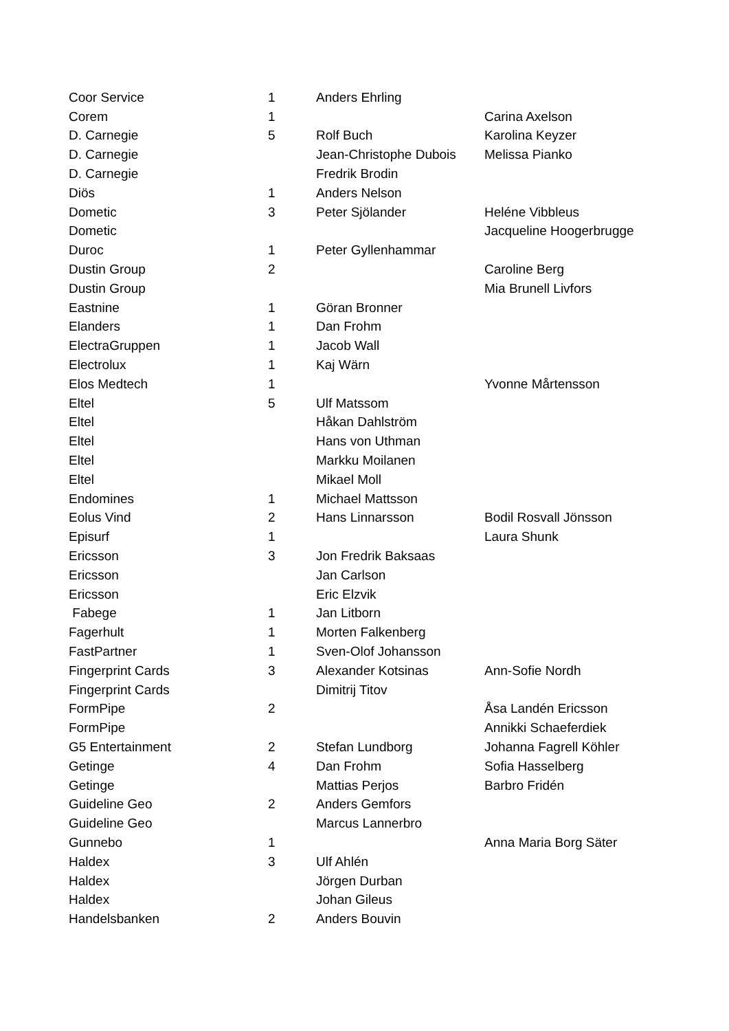| Coor Service | 1 | Anders Ehrling | |
| Corem | 1 | | Carina Axelson |
| D. Carnegie | 5 | Rolf Buch | Karolina Keyzer |
| D. Carnegie | | Jean-Christophe Dubois | Melissa Pianko |
| D. Carnegie | | Fredrik Brodin | |
| Diös | 1 | Anders Nelson | |
| Dometic | 3 | Peter Sjölander | Heléne Vibbleus |
| Dometic | | | Jacqueline Hoogerbrugge |
| Duroc | 1 | Peter Gyllenhammar | |
| Dustin Group | 2 | | Caroline Berg |
| Dustin Group | | | Mia Brunell Livfors |
| Eastnine | 1 | Göran Bronner | |
| Elanders | 1 | Dan Frohm | |
| ElectraGruppen | 1 | Jacob Wall | |
| Electrolux | 1 | Kaj Wärn | |
| Elos Medtech | 1 | | Yvonne Mårtensson |
| Eltel | 5 | Ulf Matssom | |
| Eltel | | Håkan Dahlström | |
| Eltel | | Hans von Uthman | |
| Eltel | | Markku Moilanen | |
| Eltel | | Mikael Moll | |
| Endomines | 1 | Michael Mattsson | |
| Eolus Vind | 2 | Hans Linnarsson | Bodil Rosvall Jönsson |
| Episurf | 1 | | Laura Shunk |
| Ericsson | 3 | Jon Fredrik Baksaas | |
| Ericsson | | Jan Carlson | |
| Ericsson | | Eric Elzvik | |
| Fabege | 1 | Jan Litborn | |
| Fagerhult | 1 | Morten Falkenberg | |
| FastPartner | 1 | Sven-Olof Johansson | |
| Fingerprint Cards | 3 | Alexander Kotsinas | Ann-Sofie Nordh |
| Fingerprint Cards | | Dimitrij Titov | |
| FormPipe | 2 | | Åsa Landén Ericsson |
| FormPipe | | | Annikki Schaeferdiek |
| G5 Entertainment | 2 | Stefan Lundborg | Johanna Fagrell Köhler |
| Getinge | 4 | Dan Frohm | Sofia Hasselberg |
| Getinge | | Mattias Perjos | Barbro Fridén |
| Guideline Geo | 2 | Anders Gemfors | |
| Guideline Geo | | Marcus Lannerbro | |
| Gunnebo | 1 | | Anna Maria Borg Säter |
| Haldex | 3 | Ulf Ahlén | |
| Haldex | | Jörgen Durban | |
| Haldex | | Johan Gileus | |
| Handelsbanken | 2 | Anders Bouvin | |